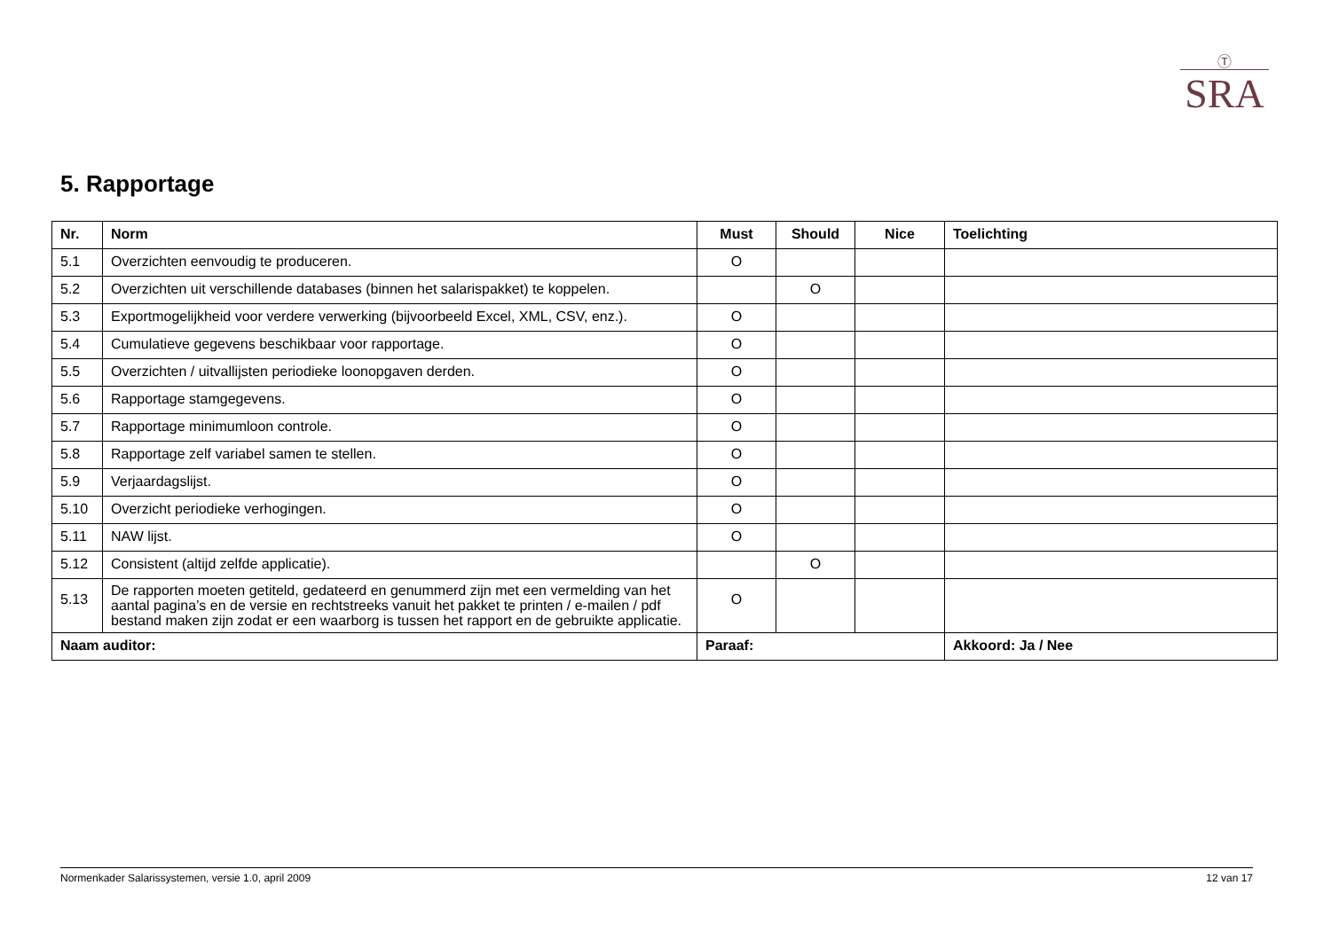Ⓣ
SRA
5. Rapportage
| Nr. | Norm | Must | Should | Nice | Toelichting |
| --- | --- | --- | --- | --- | --- |
| 5.1 | Overzichten eenvoudig te produceren. | O | | | |
| 5.2 | Overzichten uit verschillende databases (binnen het salarispakket) te koppelen. | | O | | |
| 5.3 | Exportmogelijkheid voor verdere verwerking (bijvoorbeeld Excel, XML, CSV, enz.). | O | | | |
| 5.4 | Cumulatieve gegevens beschikbaar voor rapportage. | O | | | |
| 5.5 | Overzichten / uitvallijsten periodieke loonopgaven derden. | O | | | |
| 5.6 | Rapportage stamgegevens. | O | | | |
| 5.7 | Rapportage minimumloon controle. | O | | | |
| 5.8 | Rapportage zelf variabel samen te stellen. | O | | | |
| 5.9 | Verjaardagslijst. | O | | | |
| 5.10 | Overzicht periodieke verhogingen. | O | | | |
| 5.11 | NAW lijst. | O | | | |
| 5.12 | Consistent (altijd zelfde applicatie). | | O | | |
| 5.13 | De rapporten moeten getiteld, gedateerd en genummerd zijn met een vermelding van het aantal pagina’s en de versie en rechtstreeks vanuit het pakket te printen / e-mailen / pdf bestand maken zijn zodat er een waarborg is tussen het rapport en de gebruikte applicatie. | O | | | |
| Naam auditor: | | Paraaf: | | | Akkoord: Ja / Nee |
Normenkader Salarissystemen, versie 1.0, april 2009 12 van 17